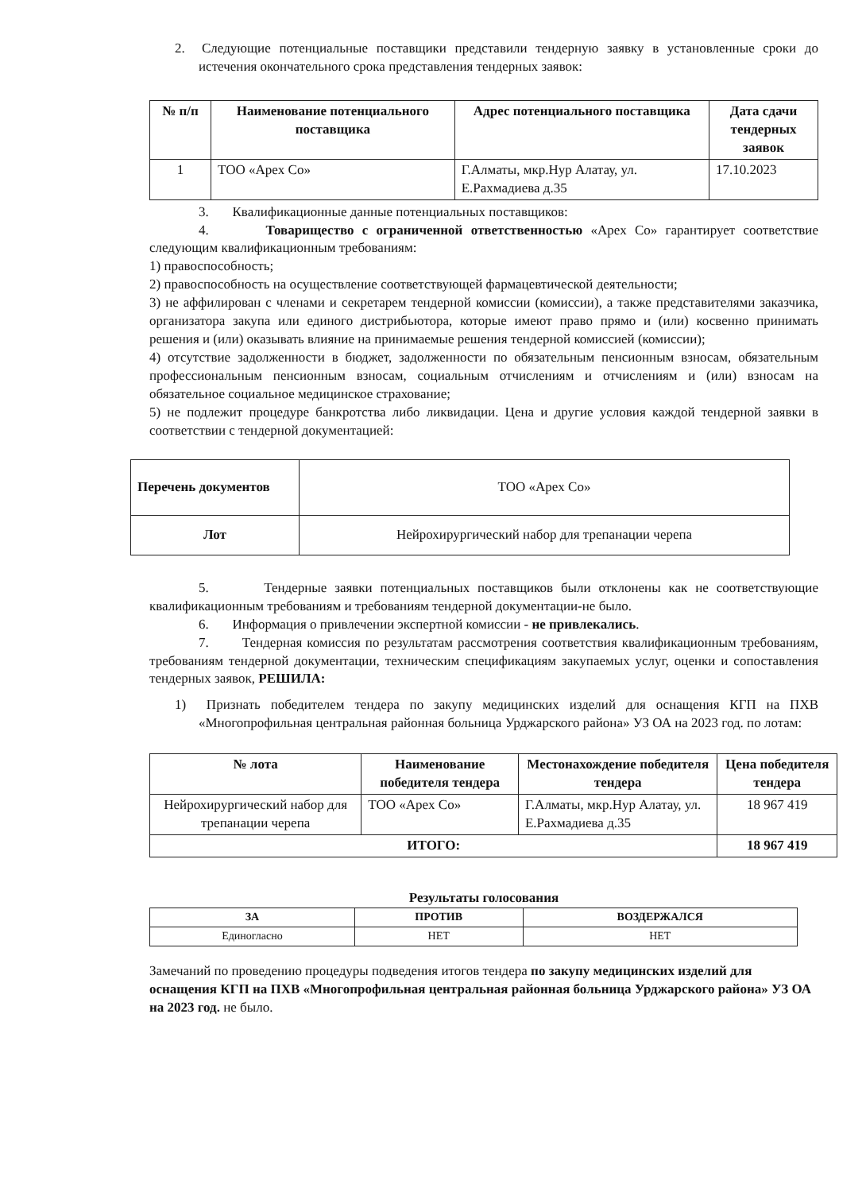2. Следующие потенциальные поставщики представили тендерную заявку в установленные сроки до истечения окончательного срока представления тендерных заявок:
| № п/п | Наименование потенциального поставщика | Адрес потенциального поставщика | Дата сдачи тендерных заявок |
| --- | --- | --- | --- |
| 1 | ТОО «Apex Co» | Г.Алматы, мкр.Нур Алатау, ул. Е.Рахмадиева д.35 | 17.10.2023 |
3. Квалификационные данные потенциальных поставщиков:
4. Товарищество с ограниченной ответственностью «Apex Co» гарантирует соответствие следующим квалификационным требованиям:
1) правоспособность;
2) правоспособность на осуществление соответствующей фармацевтической деятельности;
3) не аффилирован с членами и секретарем тендерной комиссии (комиссии), а также представителями заказчика, организатора закупа или единого дистрибьютора, которые имеют право прямо и (или) косвенно принимать решения и (или) оказывать влияние на принимаемые решения тендерной комиссией (комиссии);
4) отсутствие задолженности в бюджет, задолженности по обязательным пенсионным взносам, обязательным профессиональным пенсионным взносам, социальным отчислениям и отчислениям и (или) взносам на обязательное социальное медицинское страхование;
5) не подлежит процедуре банкротства либо ликвидации. Цена и другие условия каждой тендерной заявки в соответствии с тендерной документацией:
| Перечень документов | ТОО «Apex Co» |
| Лот | Нейрохирургический набор для трепанации черепа |
5. Тендерные заявки потенциальных поставщиков были отклонены как не соответствующие квалификационным требованиям и требованиям тендерной документации-не было.
6. Информация о привлечении экспертной комиссии - не привлекались.
7. Тендерная комиссия по результатам рассмотрения соответствия квалификационным требованиям, требованиям тендерной документации, техническим спецификациям закупаемых услуг, оценки и сопоставления тендерных заявок, РЕШИЛА:
1) Признать победителем тендера по закупу медицинских изделий для оснащения КГП на ПХВ «Многопрофильная центральная районная больница Урджарского района» УЗ ОА на 2023 год. по лотам:
| № лота | Наименование победителя тендера | Местонахождение победителя тендера | Цена победителя тендера |
| --- | --- | --- | --- |
| Нейрохирургический набор для трепанации черепа | ТОО «Apex Co» | Г.Алматы, мкр.Нур Алатау, ул. Е.Рахмадиева д.35 | 18 967 419 |
| ИТОГО: | | | 18 967 419 |
Результаты голосования
| ЗА | ПРОТИВ | ВОЗДЕРЖАЛСЯ |
| --- | --- | --- |
| Единогласно | НЕТ | НЕТ |
Замечаний по проведению процедуры подведения итогов тендера по закупу медицинских изделий для оснащения КГП на ПХВ «Многопрофильная центральная районная больница Урджарского района» УЗ ОА на 2023 год. не было.